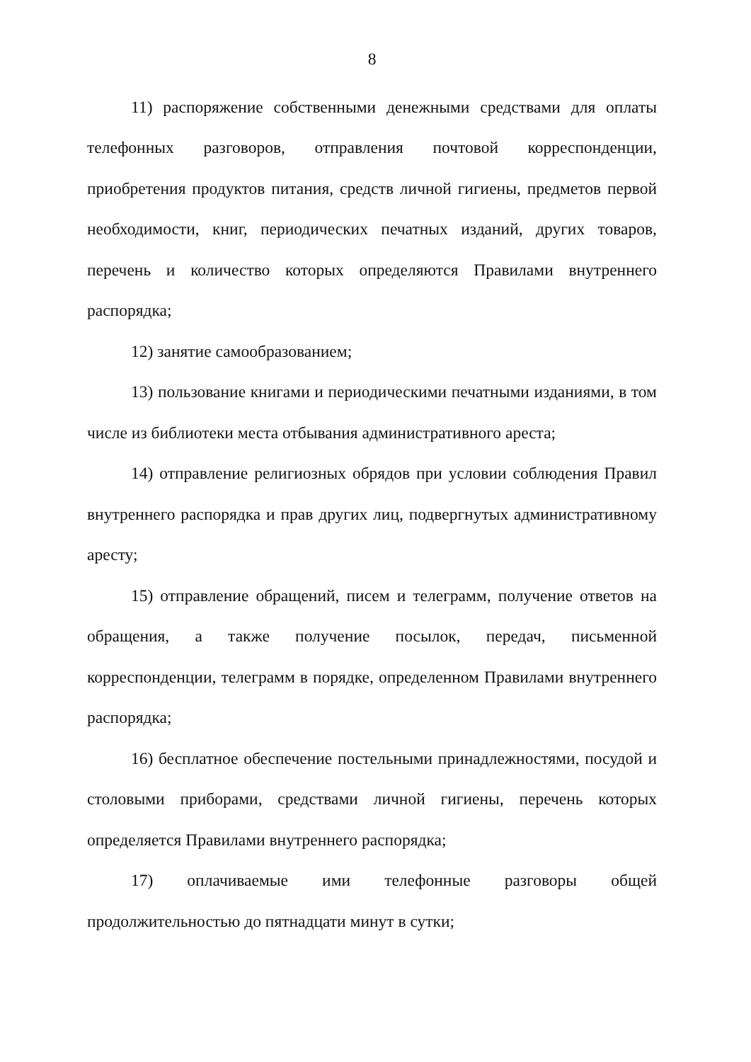8
11) распоряжение собственными денежными средствами для оплаты телефонных разговоров, отправления почтовой корреспонденции, приобретения продуктов питания, средств личной гигиены, предметов первой необходимости, книг, периодических печатных изданий, других товаров, перечень и количество которых определяются Правилами внутреннего распорядка;
12) занятие самообразованием;
13) пользование книгами и периодическими печатными изданиями, в том числе из библиотеки места отбывания административного ареста;
14) отправление религиозных обрядов при условии соблюдения Правил внутреннего распорядка и прав других лиц, подвергнутых административному аресту;
15) отправление обращений, писем и телеграмм, получение ответов на обращения, а также получение посылок, передач, письменной корреспонденции, телеграмм в порядке, определенном Правилами внутреннего распорядка;
16) бесплатное обеспечение постельными принадлежностями, посудой и столовыми приборами, средствами личной гигиены, перечень которых определяется Правилами внутреннего распорядка;
17) оплачиваемые ими телефонные разговоры общей продолжительностью до пятнадцати минут в сутки;